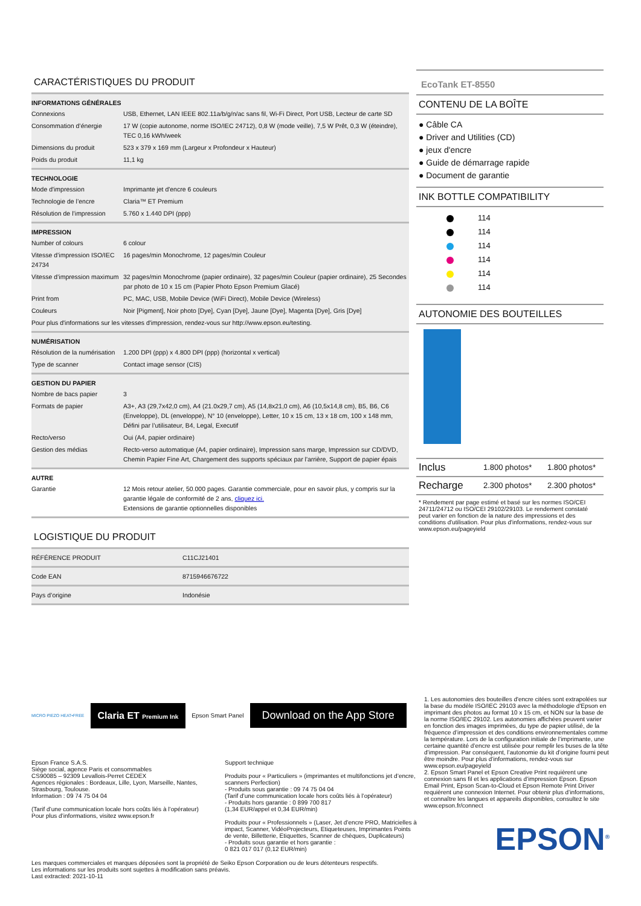CARACTÉRISTIQUES DU PRODUIT
INFORMATIONS GÉNÉRALES
| Connexions | USB, Ethernet, LAN IEEE 802.11a/b/g/n/ac sans fil, Wi-Fi Direct, Port USB, Lecteur de carte SD |
| Consommation d’énergie | 17 W (copie autonome, norme ISO/IEC 24712), 0,8 W (mode veille), 7,5 W Prêt, 0,3 W (éteindre), TEC 0,16 kWh/week |
| Dimensions du produit | 523 x 379 x 169 mm (Largeur x Profondeur x Hauteur) |
| Poids du produit | 11,1 kg |
TECHNOLOGIE
| Mode d'impression | Imprimante jet d'encre 6 couleurs |
| Technologie de l’encre | Claria™ ET Premium |
| Résolution de l’impression | 5.760 x 1.440 DPI (ppp) |
IMPRESSION
| Number of colours | 6 colour |
| Vitesse d’impression ISO/IEC 24734 | 16 pages/min Monochrome, 12 pages/min Couleur |
| Vitesse d’impression maximum | 32 pages/min Monochrome (papier ordinaire), 32 pages/min Couleur (papier ordinaire), 25 Secondes par photo de 10 x 15 cm (Papier Photo Epson Premium Glacé) |
| Print from | PC, MAC, USB, Mobile Device (WiFi Direct), Mobile Device (Wireless) |
| Couleurs | Noir [Pigment], Noir photo [Dye], Cyan [Dye], Jaune [Dye], Magenta [Dye], Gris [Dye] |
| Pour plus d'informations sur les vitesses d'impression, rendez-vous sur http://www.epson.eu/testing. | |
NUMÉRISATION
| Résolution de la numérisation | 1.200 DPI (ppp) x 4.800 DPI (ppp) (horizontal x vertical) |
| Type de scanner | Contact image sensor (CIS) |
GESTION DU PAPIER
| Nombre de bacs papier | 3 |
| Formats de papier | A3+, A3 (29,7x42,0 cm), A4 (21.0x29,7 cm), A5 (14,8x21,0 cm), A6 (10,5x14,8 cm), B5, B6, C6 (Enveloppe), DL (enveloppe), N° 10 (enveloppe), Letter, 10 x 15 cm, 13 x 18 cm, 100 x 148 mm, Défini par l’utilisateur, B4, Legal, Executif |
| Recto/verso | Oui (A4, papier ordinaire) |
| Gestion des médias | Recto-verso automatique (A4, papier ordinaire), Impression sans marge, Impression sur CD/DVD, Chemin Papier Fine Art, Chargement des supports spéciaux par l'arrière, Support de papier épais |
AUTRE
| Garantie | 12 Mois retour atelier, 50.000 pages. Garantie commerciale, pour en savoir plus, y compris sur la garantie légale de conformité de 2 ans, cliquez ici. Extensions de garantie optionnelles disponibles |
LOGISTIQUE DU PRODUIT
| RÉFÉRENCE PRODUIT | C11CJ21401 |
| Code EAN | 8715946676722 |
| Pays d’origine | Indonésie |
EcoTank ET-8550
CONTENU DE LA BOÎTE
● Câble CA
● Driver and Utilities (CD)
● jeux d'encre
● Guide de démarrage rapide
● Document de garantie
INK BOTTLE COMPATIBILITY
114
114
114
114
114
114
AUTONOMIE DES BOUTEILLES
| Inclus | 1.800 photos* | 1.800 photos* |
| Recharge | 2.300 photos* | 2.300 photos* |
* Rendement par page estimé et basé sur les normes ISO/CEI 24711/24712 ou ISO/CEI 29102/29103. Le rendement constaté peut varier en fonction de la nature des impressions et des conditions d'utilisation. Pour plus d'informations, rendez-vous sur www.epson.eu/pageyield
MICRO PIEZO HEAT•FREE
Claria ET Premium Ink
Epson Smart Panel
Download on the App Store
Epson France S.A.S.
Siège social, agence Paris et consommables
CS90085 – 92309 Levallois-Perret CEDEX
Agences régionales : Bordeaux, Lille, Lyon, Marseille, Nantes, Strasbourg, Toulouse.
Information : 09 74 75 04 04
(Tarif d’une communication locale hors coûts liés à l’opérateur)
Pour plus d’informations, visitez www.epson.fr
Support technique
Produits pour « Particuliers » (imprimantes et multifonctions jet d’encre, scanners Perfection)
- Produits sous garantie : 09 74 75 04 04
(Tarif d’une communication locale hors coûts liés à l’opérateur)
- Produits hors garantie : 0 899 700 817
(1,34 EUR/appel et 0,34 EUR/min)
Produits pour « Professionnels » (Laser, Jet d’encre PRO, Matricielles à impact, Scanner, VidéoProjecteurs, Etiqueteuses, Imprimantes Points de vente, Billetterie, Etiquettes, Scanner de chèques, Duplicateurs)
- Produits sous garantie et hors garantie :
0 821 017 017 (0,12 EUR/min)
Les marques commerciales et marques déposées sont la propriété de Seiko Epson Corporation ou de leurs détenteurs respectifs.
Les informations sur les produits sont sujettes à modification sans préavis.
Last extracted: 2021-10-11
1. Les autonomies des bouteilles d'encre citées sont extrapolées sur la base du modèle ISO/IEC 29103 avec la méthodologie d'Epson en imprimant des photos au format 10 x 15 cm, et NON sur la base de la norme ISO/IEC 29102. Les autonomies affichées peuvent varier en fonction des images imprimées, du type de papier utilisé, de la fréquence d’impression et des conditions environnementales comme la température. Lors de la configuration initiale de l’imprimante, une certaine quantité d’encre est utilisée pour remplir les buses de la tête d’impression. Par conséquent, l’autonomie du kit d’origine fourni peut être moindre. Pour plus d’informations, rendez-vous sur www.epson.eu/pageyield
2. Epson Smart Panel et Epson Creative Print requièrent une connexion sans fil et les applications d’impression Epson. Epson Email Print, Epson Scan-to-Cloud et Epson Remote Print Driver requièrent une connexion Internet. Pour obtenir plus d’informations, et connaître les langues et appareils disponibles, consultez le site www.epson.fr/connect
EPSON<sup>®</sup>